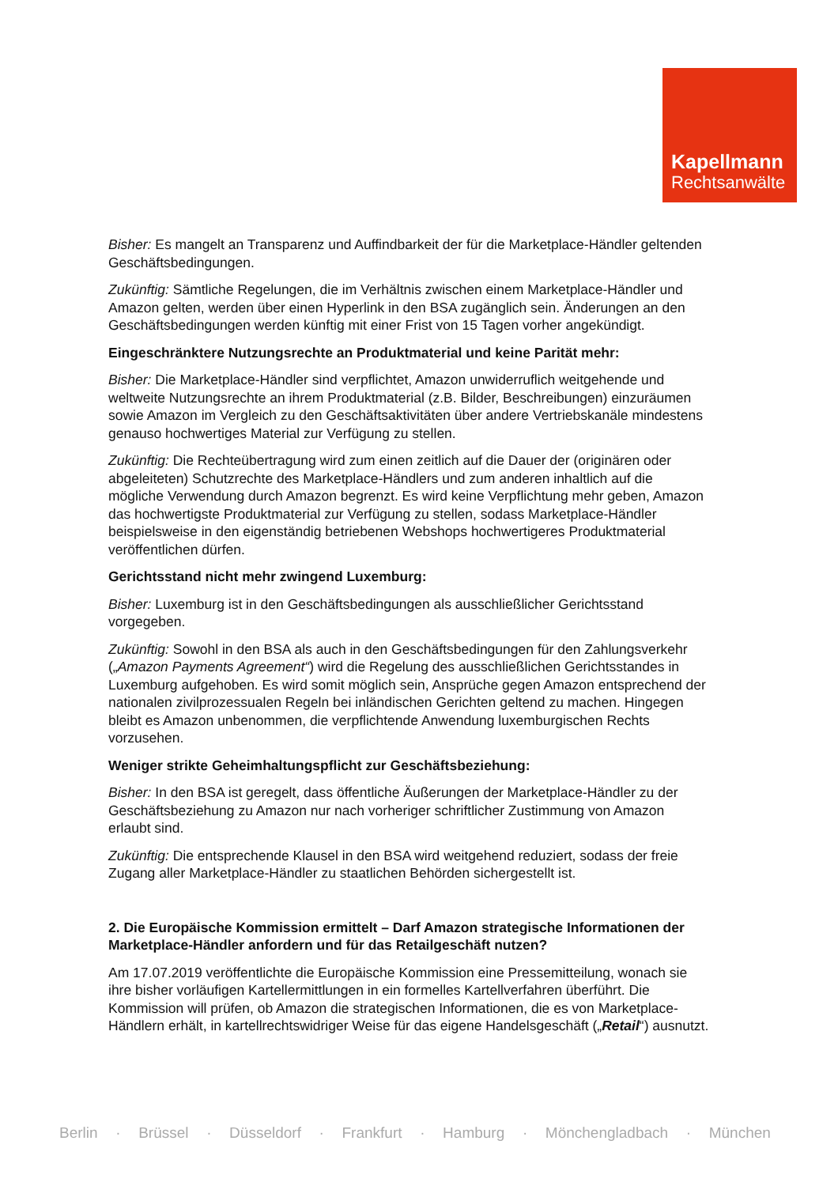Kapellmann
Rechtsanwälte
Bisher: Es mangelt an Transparenz und Auffindbarkeit der für die Marketplace-Händler geltenden Geschäftsbedingungen.
Zukünftig: Sämtliche Regelungen, die im Verhältnis zwischen einem Marketplace-Händler und Amazon gelten, werden über einen Hyperlink in den BSA zugänglich sein. Änderungen an den Geschäftsbedingungen werden künftig mit einer Frist von 15 Tagen vorher angekündigt.
Eingeschränktere Nutzungsrechte an Produktmaterial und keine Parität mehr:
Bisher: Die Marketplace-Händler sind verpflichtet, Amazon unwiderruflich weitgehende und weltweite Nutzungsrechte an ihrem Produktmaterial (z.B. Bilder, Beschreibungen) einzuräumen sowie Amazon im Vergleich zu den Geschäftsaktivitäten über andere Vertriebskanäle mindestens genauso hochwertiges Material zur Verfügung zu stellen.
Zukünftig: Die Rechteübertragung wird zum einen zeitlich auf die Dauer der (originären oder abgeleiteten) Schutzrechte des Marketplace-Händlers und zum anderen inhaltlich auf die mögliche Verwendung durch Amazon begrenzt. Es wird keine Verpflichtung mehr geben, Amazon das hochwertigste Produktmaterial zur Verfügung zu stellen, sodass Marketplace-Händler beispielsweise in den eigenständig betriebenen Webshops hochwertigeres Produktmaterial veröffentlichen dürfen.
Gerichtsstand nicht mehr zwingend Luxemburg:
Bisher: Luxemburg ist in den Geschäftsbedingungen als ausschließlicher Gerichtsstand vorgegeben.
Zukünftig: Sowohl in den BSA als auch in den Geschäftsbedingungen für den Zahlungsverkehr („Amazon Payments Agreement“) wird die Regelung des ausschließlichen Gerichtsstandes in Luxemburg aufgehoben. Es wird somit möglich sein, Ansprüche gegen Amazon entsprechend der nationalen zivilprozessualen Regeln bei inländischen Gerichten geltend zu machen. Hingegen bleibt es Amazon unbenommen, die verpflichtende Anwendung luxemburgischen Rechts vorzusehen.
Weniger strikte Geheimhaltungspflicht zur Geschäftsbeziehung:
Bisher: In den BSA ist geregelt, dass öffentliche Äußerungen der Marketplace-Händler zu der Geschäftsbeziehung zu Amazon nur nach vorheriger schriftlicher Zustimmung von Amazon erlaubt sind.
Zukünftig: Die entsprechende Klausel in den BSA wird weitgehend reduziert, sodass der freie Zugang aller Marketplace-Händler zu staatlichen Behörden sichergestellt ist.
2. Die Europäische Kommission ermittelt – Darf Amazon strategische Informationen der Marketplace-Händler anfordern und für das Retailgeschäft nutzen?
Am 17.07.2019 veröffentlichte die Europäische Kommission eine Pressemitteilung, wonach sie ihre bisher vorläufigen Kartellermittlungen in ein formelles Kartellverfahren überführt. Die Kommission will prüfen, ob Amazon die strategischen Informationen, die es von Marketplace-Händlern erhält, in kartellrechtswidriger Weise für das eigene Handelsgeschäft („Retail“) ausnutzt.
Berlin · Brüssel · Düsseldorf · Frankfurt · Hamburg · Mönchengladbach · München